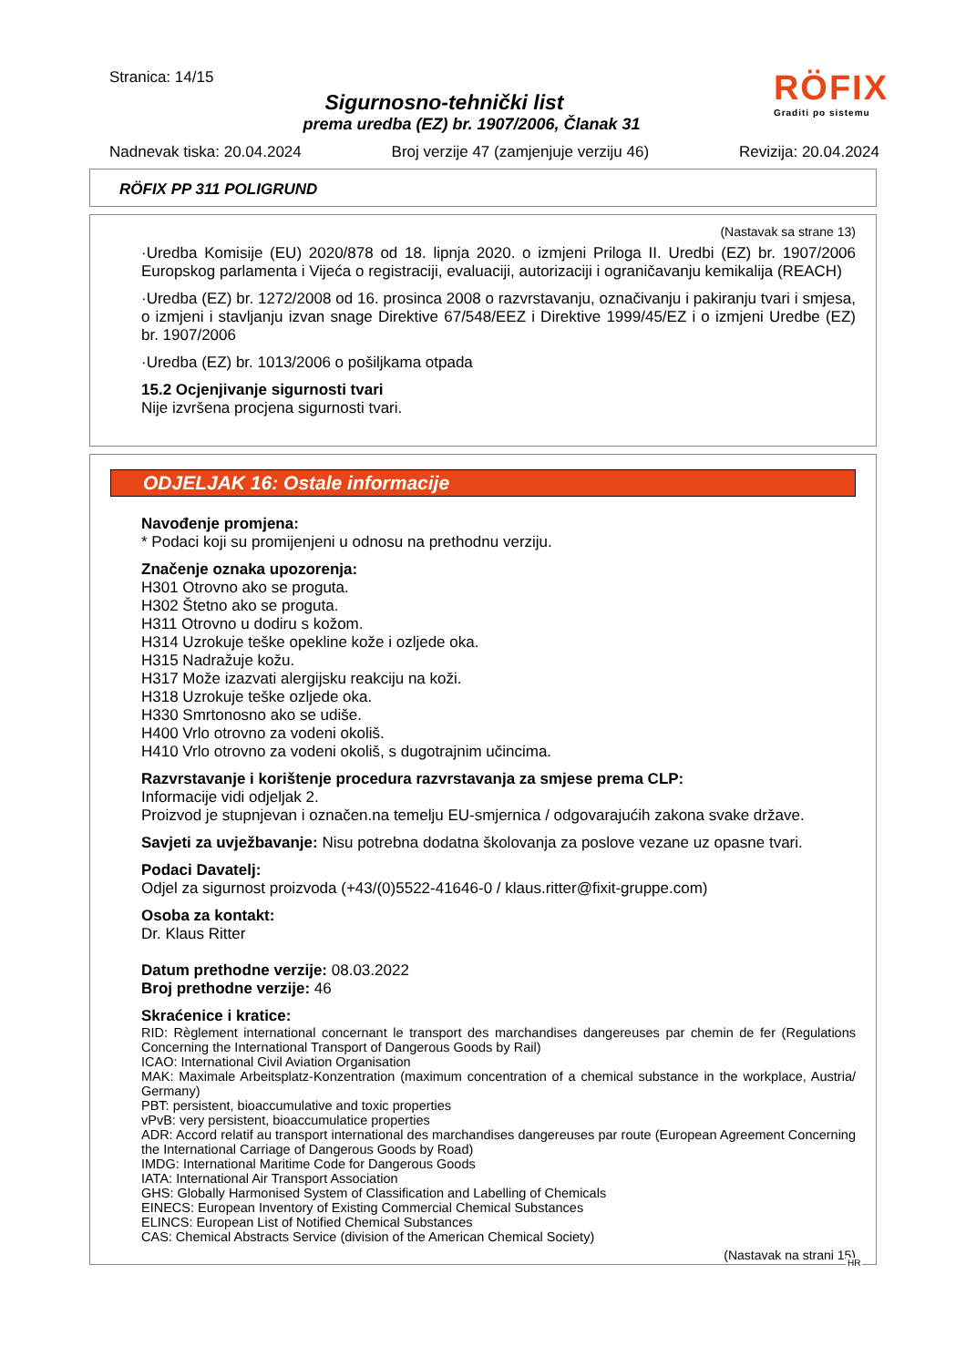Stranica: 14/15
Sigurnosno-tehnički list
prema uredba (EZ) br. 1907/2006, Članak 31
RÖFIX
Graditi po sistemu
Nadnevak tiska: 20.04.2024 Broj verzije 47 (zamjenjuje verziju 46) Revizija: 20.04.2024
RÖFIX PP 311 POLIGRUND
(Nastavak sa strane 13)
·Uredba Komisije (EU) 2020/878 od 18. lipnja 2020. o izmjeni Priloga II. Uredbi (EZ) br. 1907/2006 Europskog parlamenta i Vijeća o registraciji, evaluaciji, autorizaciji i ograničavanju kemikalija (REACH)
·Uredba (EZ) br. 1272/2008 od 16. prosinca 2008 o razvrstavanju, označivanju i pakiranju tvari i smjesa, o izmjeni i stavljanju izvan snage Direktive 67/548/EEZ i Direktive 1999/45/EZ i o izmjeni Uredbe (EZ) br. 1907/2006
·Uredba (EZ) br. 1013/2006 o pošiljkama otpada
15.2 Ocjenjivanje sigurnosti tvari
Nije izvršena procjena sigurnosti tvari.
ODJELJAK 16: Ostale informacije
Navođenje promjena:
* Podaci koji su promijenjeni u odnosu na prethodnu verziju.
Značenje oznaka upozorenja:
H301 Otrovno ako se proguta.
H302 Štetno ako se proguta.
H311 Otrovno u dodiru s kožom.
H314 Uzrokuje teške opekline kože i ozljede oka.
H315 Nadražuje kožu.
H317 Može izazvati alergijsku reakciju na koži.
H318 Uzrokuje teške ozljede oka.
H330 Smrtonosno ako se udiše.
H400 Vrlo otrovno za vodeni okoliš.
H410 Vrlo otrovno za vodeni okoliš, s dugotrajnim učincima.
Razvrstavanje i korištenje procedura razvrstavanja za smjese prema CLP:
Informacije vidi odjeljak 2.
Proizvod je stupnjevan i označen.na temelju EU-smjernica / odgovarajućih zakona svake države.
Savjeti za uvježbavanje: Nisu potrebna dodatna školovanja za poslove vezane uz opasne tvari.
Podaci Davatelj:
Odjel za sigurnost proizvoda (+43/(0)5522-41646-0 / klaus.ritter@fixit-gruppe.com)
Osoba za kontakt:
Dr. Klaus Ritter
Datum prethodne verzije: 08.03.2022
Broj prethodne verzije: 46
Skraćenice i kratice:
RID: Règlement international concernant le transport des marchandises dangereuses par chemin de fer (Regulations Concerning the International Transport of Dangerous Goods by Rail)
ICAO: International Civil Aviation Organisation
MAK: Maximale Arbeitsplatz-Konzentration (maximum concentration of a chemical substance in the workplace, Austria/ Germany)
PBT: persistent, bioaccumulative and toxic properties
vPvB: very persistent, bioaccumulatice properties
ADR: Accord relatif au transport international des marchandises dangereuses par route (European Agreement Concerning the International Carriage of Dangerous Goods by Road)
IMDG: International Maritime Code for Dangerous Goods
IATA: International Air Transport Association
GHS: Globally Harmonised System of Classification and Labelling of Chemicals
EINECS: European Inventory of Existing Commercial Chemical Substances
ELINCS: European List of Notified Chemical Substances
CAS: Chemical Abstracts Service (division of the American Chemical Society)
(Nastavak na strani 15)
HR